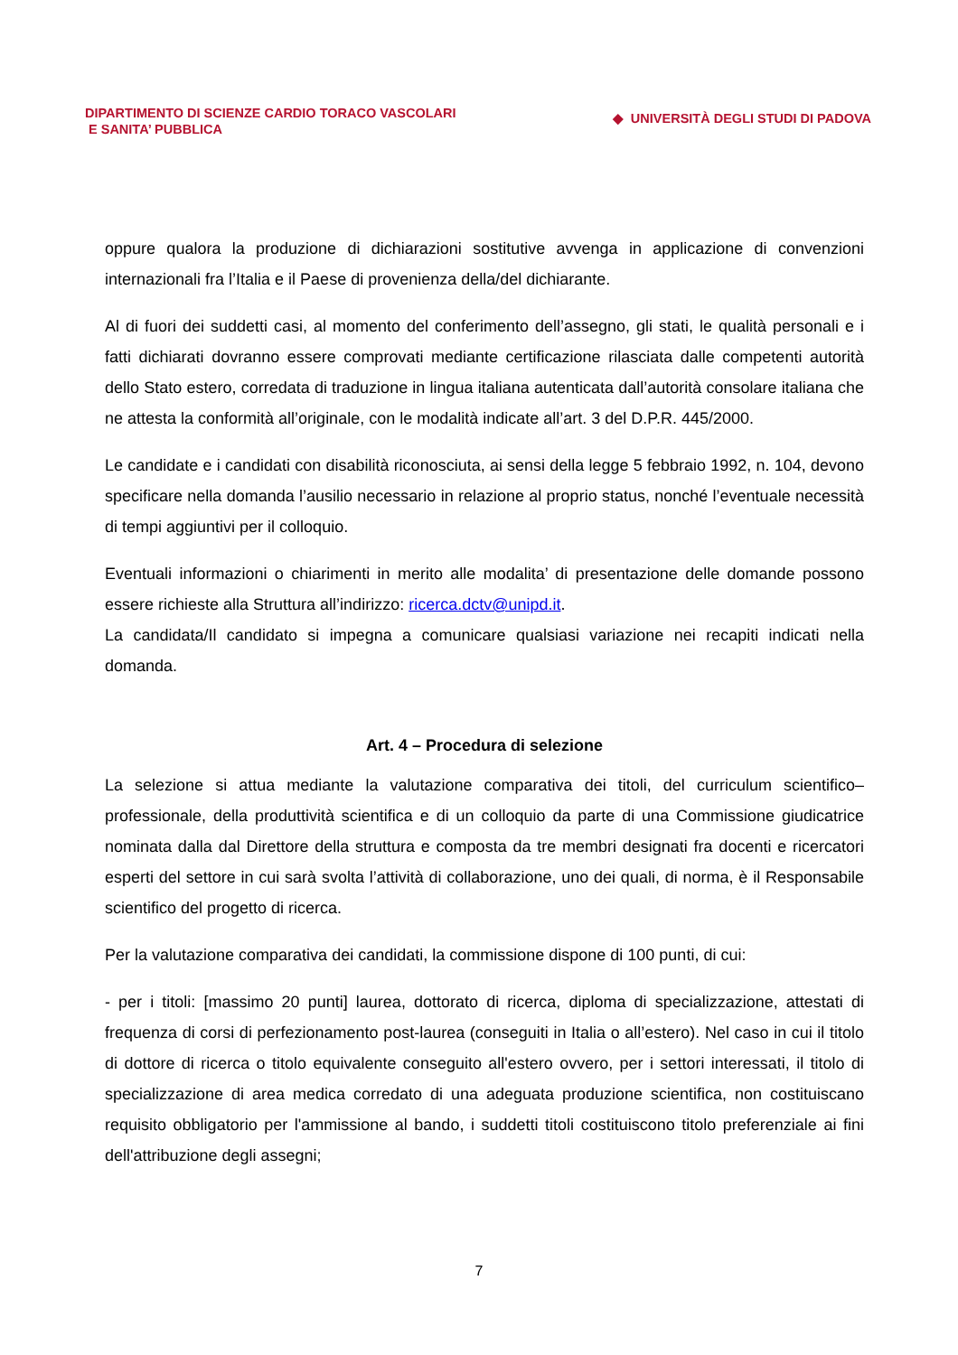DIPARTIMENTO DI SCIENZE CARDIO TORACO VASCOLARI
E SANITA’ PUBBLICA
◆ UNIVERSITÀ DEGLI STUDI DI PADOVA
oppure qualora la produzione di dichiarazioni sostitutive avvenga in applicazione di convenzioni internazionali fra l’Italia e il Paese di provenienza della/del dichiarante.
Al di fuori dei suddetti casi, al momento del conferimento dell’assegno, gli stati, le qualità personali e i fatti dichiarati dovranno essere comprovati mediante certificazione rilasciata dalle competenti autorità dello Stato estero, corredata di traduzione in lingua italiana autenticata dall’autorità consolare italiana che ne attesta la conformità all’originale, con le modalità indicate all’art. 3 del D.P.R. 445/2000.
Le candidate e i candidati con disabilità riconosciuta, ai sensi della legge 5 febbraio 1992, n. 104, devono specificare nella domanda l’ausilio necessario in relazione al proprio status, nonché l’eventuale necessità di tempi aggiuntivi per il colloquio.
Eventuali informazioni o chiarimenti in merito alle modalita’ di presentazione delle domande possono essere richieste alla Struttura all’indirizzo: ricerca.dctv@unipd.it.
La candidata/Il candidato si impegna a comunicare qualsiasi variazione nei recapiti indicati nella domanda.
Art. 4 – Procedura di selezione
La selezione si attua mediante la valutazione comparativa dei titoli, del curriculum scientifico–professionale, della produttività scientifica e di un colloquio da parte di una Commissione giudicatrice nominata dalla dal Direttore della struttura e composta da tre membri designati fra docenti e ricercatori esperti del settore in cui sarà svolta l’attività di collaborazione, uno dei quali, di norma, è il Responsabile scientifico del progetto di ricerca.
Per la valutazione comparativa dei candidati, la commissione dispone di 100 punti, di cui:
- per i titoli: [massimo 20 punti] laurea, dottorato di ricerca, diploma di specializzazione, attestati di frequenza di corsi di perfezionamento post-laurea (conseguiti in Italia o all’estero). Nel caso in cui il titolo di dottore di ricerca o titolo equivalente conseguito all'estero ovvero, per i settori interessati, il titolo di specializzazione di area medica corredato di una adeguata produzione scientifica, non costituiscano requisito obbligatorio per l'ammissione al bando, i suddetti titoli costituiscono titolo preferenziale ai fini dell'attribuzione degli assegni;
7